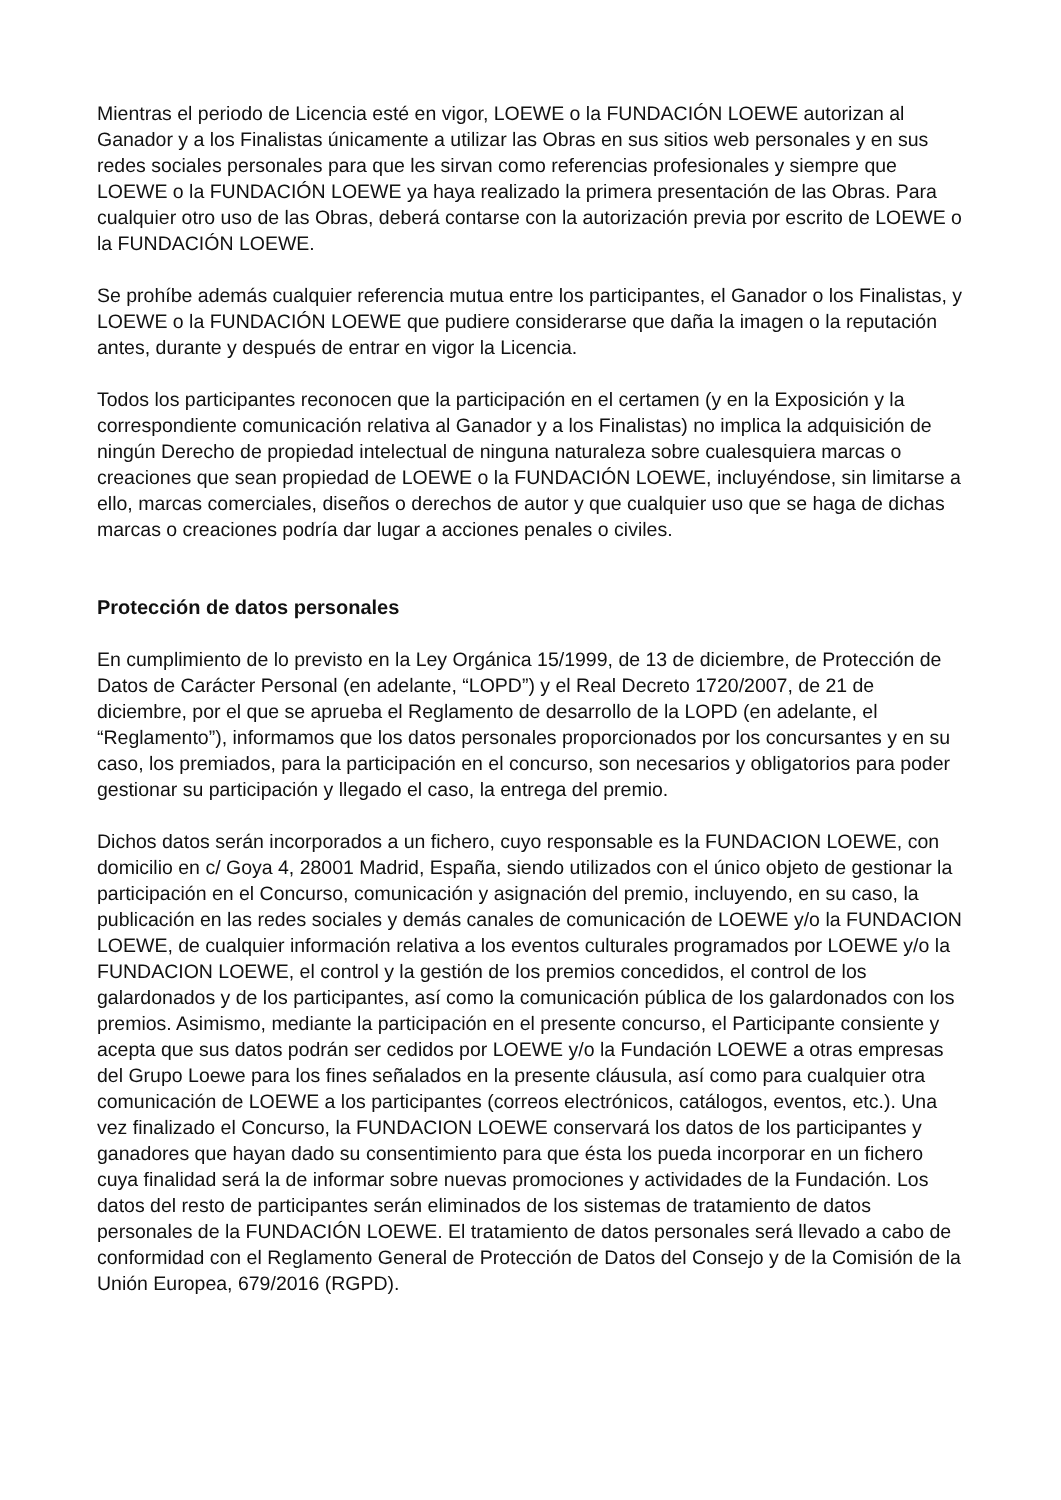Mientras el periodo de Licencia esté en vigor, LOEWE o la FUNDACIÓN LOEWE autorizan al Ganador y a los Finalistas únicamente a utilizar las Obras en sus sitios web personales y en sus redes sociales personales para que les sirvan como referencias profesionales y siempre que LOEWE o la FUNDACIÓN LOEWE ya haya realizado la primera presentación de las Obras. Para cualquier otro uso de las Obras, deberá contarse con la autorización previa por escrito de LOEWE o la FUNDACIÓN LOEWE.
Se prohíbe además cualquier referencia mutua entre los participantes, el Ganador o los Finalistas, y LOEWE o la FUNDACIÓN LOEWE que pudiere considerarse que daña la imagen o la reputación antes, durante y después de entrar en vigor la Licencia.
Todos los participantes reconocen que la participación en el certamen (y en la Exposición y la correspondiente comunicación relativa al Ganador y a los Finalistas) no implica la adquisición de ningún Derecho de propiedad intelectual de ninguna naturaleza sobre cualesquiera marcas o creaciones que sean propiedad de LOEWE o la FUNDACIÓN LOEWE, incluyéndose, sin limitarse a ello, marcas comerciales, diseños o derechos de autor y que cualquier uso que se haga de dichas marcas o creaciones podría dar lugar a acciones penales o civiles.
Protección de datos personales
En cumplimiento de lo previsto en la Ley Orgánica 15/1999, de 13 de diciembre, de Protección de Datos de Carácter Personal (en adelante, “LOPD”) y el Real Decreto 1720/2007, de 21 de diciembre, por el que se aprueba el Reglamento de desarrollo de la LOPD (en adelante, el “Reglamento”), informamos que los datos personales proporcionados por los concursantes y en su caso, los premiados, para la participación en el concurso, son necesarios y obligatorios para poder gestionar su participación y llegado el caso, la entrega del premio.
Dichos datos serán incorporados a un fichero, cuyo responsable es la FUNDACION LOEWE, con domicilio en c/ Goya 4, 28001 Madrid, España, siendo utilizados con el único objeto de gestionar la participación en el Concurso, comunicación y asignación del premio, incluyendo, en su caso, la publicación en las redes sociales y demás canales de comunicación de LOEWE y/o la FUNDACION LOEWE, de cualquier información relativa a los eventos culturales programados por LOEWE y/o la FUNDACION LOEWE, el control y la gestión de los premios concedidos, el control de los galardonados y de los participantes, así como la comunicación pública de los galardonados con los premios. Asimismo, mediante la participación en el presente concurso, el Participante consiente y acepta que sus datos podrán ser cedidos por LOEWE y/o la Fundación LOEWE a otras empresas del Grupo Loewe para los fines señalados en la presente cláusula, así como para cualquier otra comunicación de LOEWE a los participantes (correos electrónicos, catálogos, eventos, etc.). Una vez finalizado el Concurso, la FUNDACION LOEWE conservará los datos de los participantes y ganadores que hayan dado su consentimiento para que ésta los pueda incorporar en un fichero cuya finalidad será la de informar sobre nuevas promociones y actividades de la Fundación. Los datos del resto de participantes serán eliminados de los sistemas de tratamiento de datos personales de la FUNDACIÓN LOEWE. El tratamiento de datos personales será llevado a cabo de conformidad con el Reglamento General de Protección de Datos del Consejo y de la Comisión de la Unión Europea, 679/2016 (RGPD).